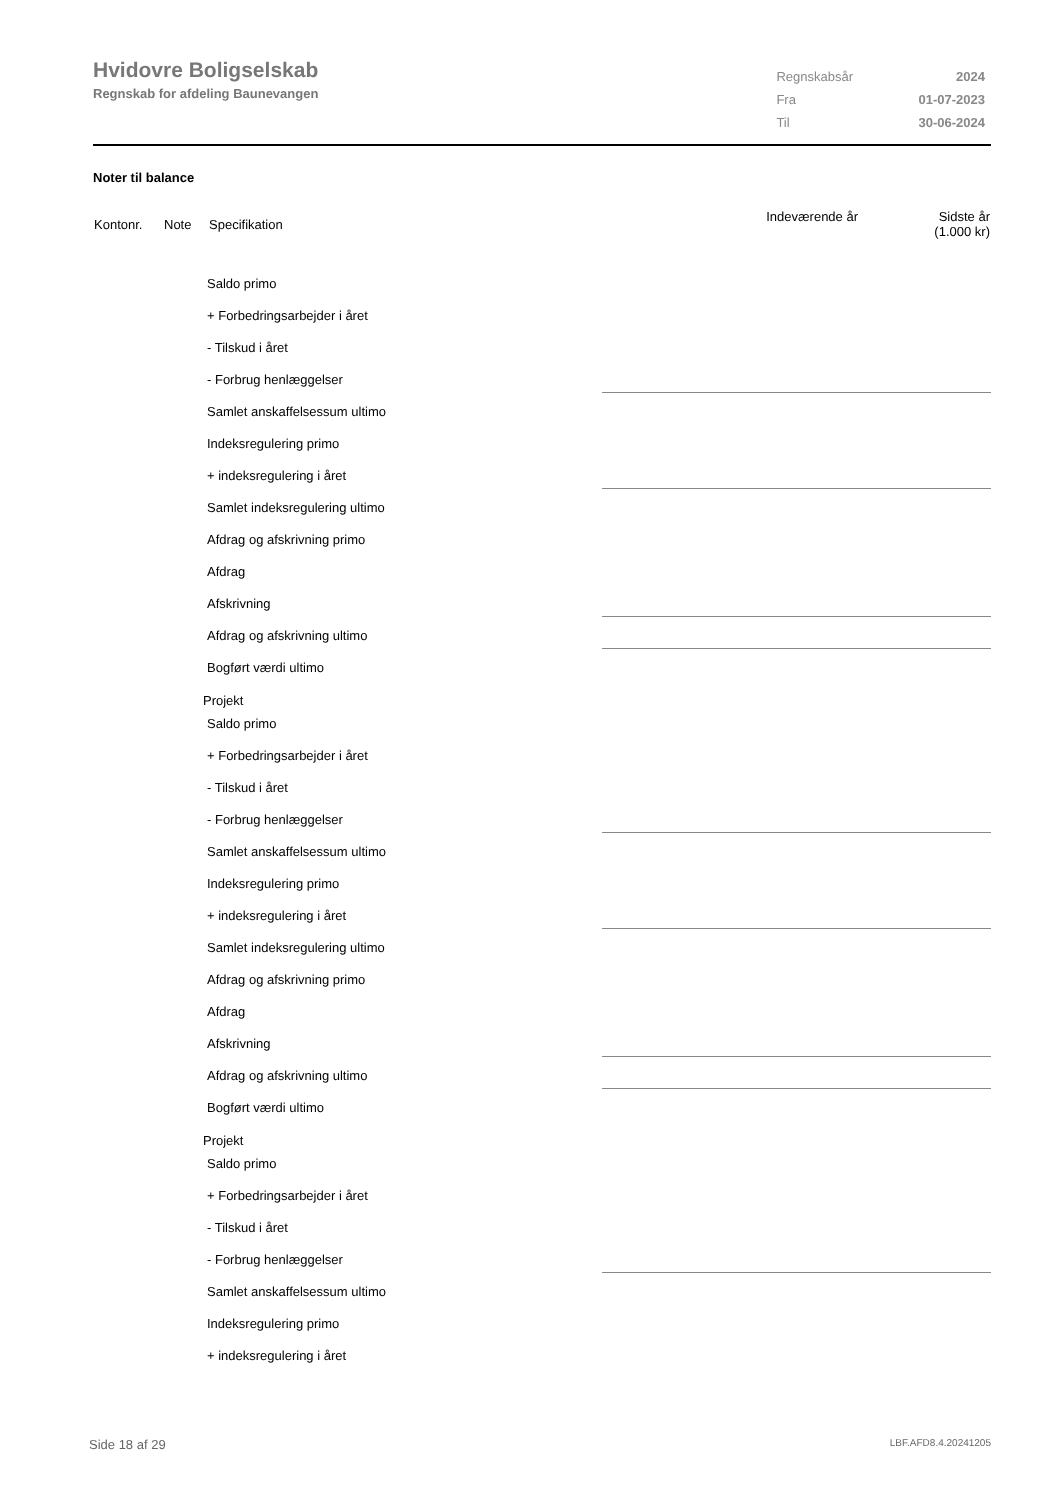Hvidovre Boligselskab
Regnskab for afdeling Baunevangen
| Regnskabsår | 2024 |
| Fra | 01-07-2023 |
| Til | 30-06-2024 |
Noter til balance
| Kontonr. | Note | Specifikation | Indeværende år | Sidste år (1.000 kr) |
| --- | --- | --- | --- | --- |
Saldo primo
+ Forbedringsarbejder i året
- Tilskud i året
- Forbrug henlæggelser
Samlet anskaffelsessum ultimo
Indeksregulering primo
+ indeksregulering i året
Samlet indeksregulering ultimo
Afdrag og afskrivning primo
Afdrag
Afskrivning
Afdrag og afskrivning ultimo
Bogført værdi ultimo
Projekt
Saldo primo
+ Forbedringsarbejder i året
- Tilskud i året
- Forbrug henlæggelser
Samlet anskaffelsessum ultimo
Indeksregulering primo
+ indeksregulering i året
Samlet indeksregulering ultimo
Afdrag og afskrivning primo
Afdrag
Afskrivning
Afdrag og afskrivning ultimo
Bogført værdi ultimo
Projekt
Saldo primo
+ Forbedringsarbejder i året
- Tilskud i året
- Forbrug henlæggelser
Samlet anskaffelsessum ultimo
Indeksregulering primo
+ indeksregulering i året
Side 18 af 29 LBF.AFD8.4.20241205